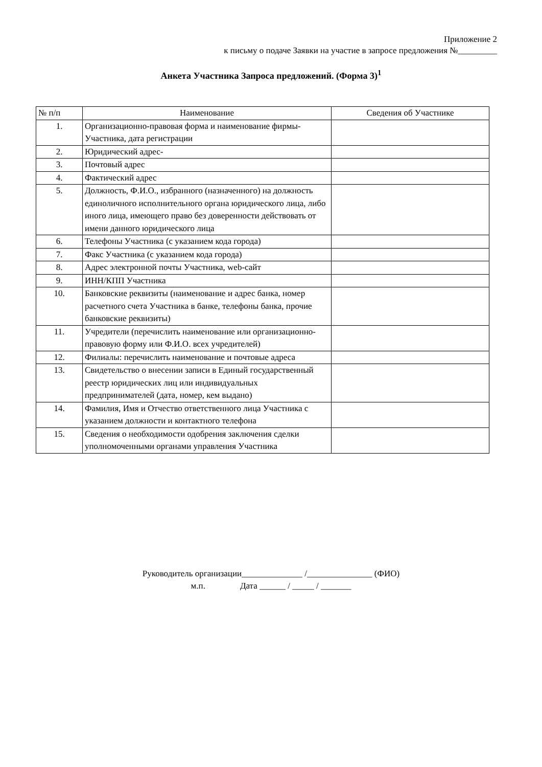Приложение 2
к письму о подаче Заявки на участие в запросе предложения №_________
Анкета Участника Запроса предложений. (Форма 3)<sup>1</sup>
| № п/п | Наименование | Сведения об Участнике |
| --- | --- | --- |
| 1. | Организационно-правовая форма и наименование фирмы-Участника, дата регистрации | |
| 2. | Юридический адрес- | |
| 3. | Почтовый адрес | |
| 4. | Фактический адрес | |
| 5. | Должность, Ф.И.О., избранного (назначенного) на должность единоличного исполнительного органа юридического лица, либо иного лица, имеющего право без доверенности действовать от имени данного юридического лица | |
| 6. | Телефоны Участника (с указанием кода города) | |
| 7. | Факс Участника (с указанием кода города) | |
| 8. | Адрес электронной почты Участника, web-сайт | |
| 9. | ИНН/КПП Участника | |
| 10. | Банковские реквизиты (наименование и адрес банка, номер расчетного счета Участника в банке, телефоны банка, прочие банковские реквизиты) | |
| 11. | Учредители (перечислить наименование или организационно-правовую форму или Ф.И.О. всех учредителей) | |
| 12. | Филиалы: перечислить наименование и почтовые адреса | |
| 13. | Свидетельство о внесении записи в Единый государственный реестр юридических лиц или индивидуальных предпринимателей (дата, номер, кем выдано) | |
| 14. | Фамилия, Имя и Отчество ответственного лица Участника с указанием должности и контактного телефона | |
| 15. | Сведения о необходимости одобрения заключения сделки уполномоченными органами управления Участника | |
Руководитель организации______________ /_______________ (ФИО)
м.п. Дата ______ / _____ / _______